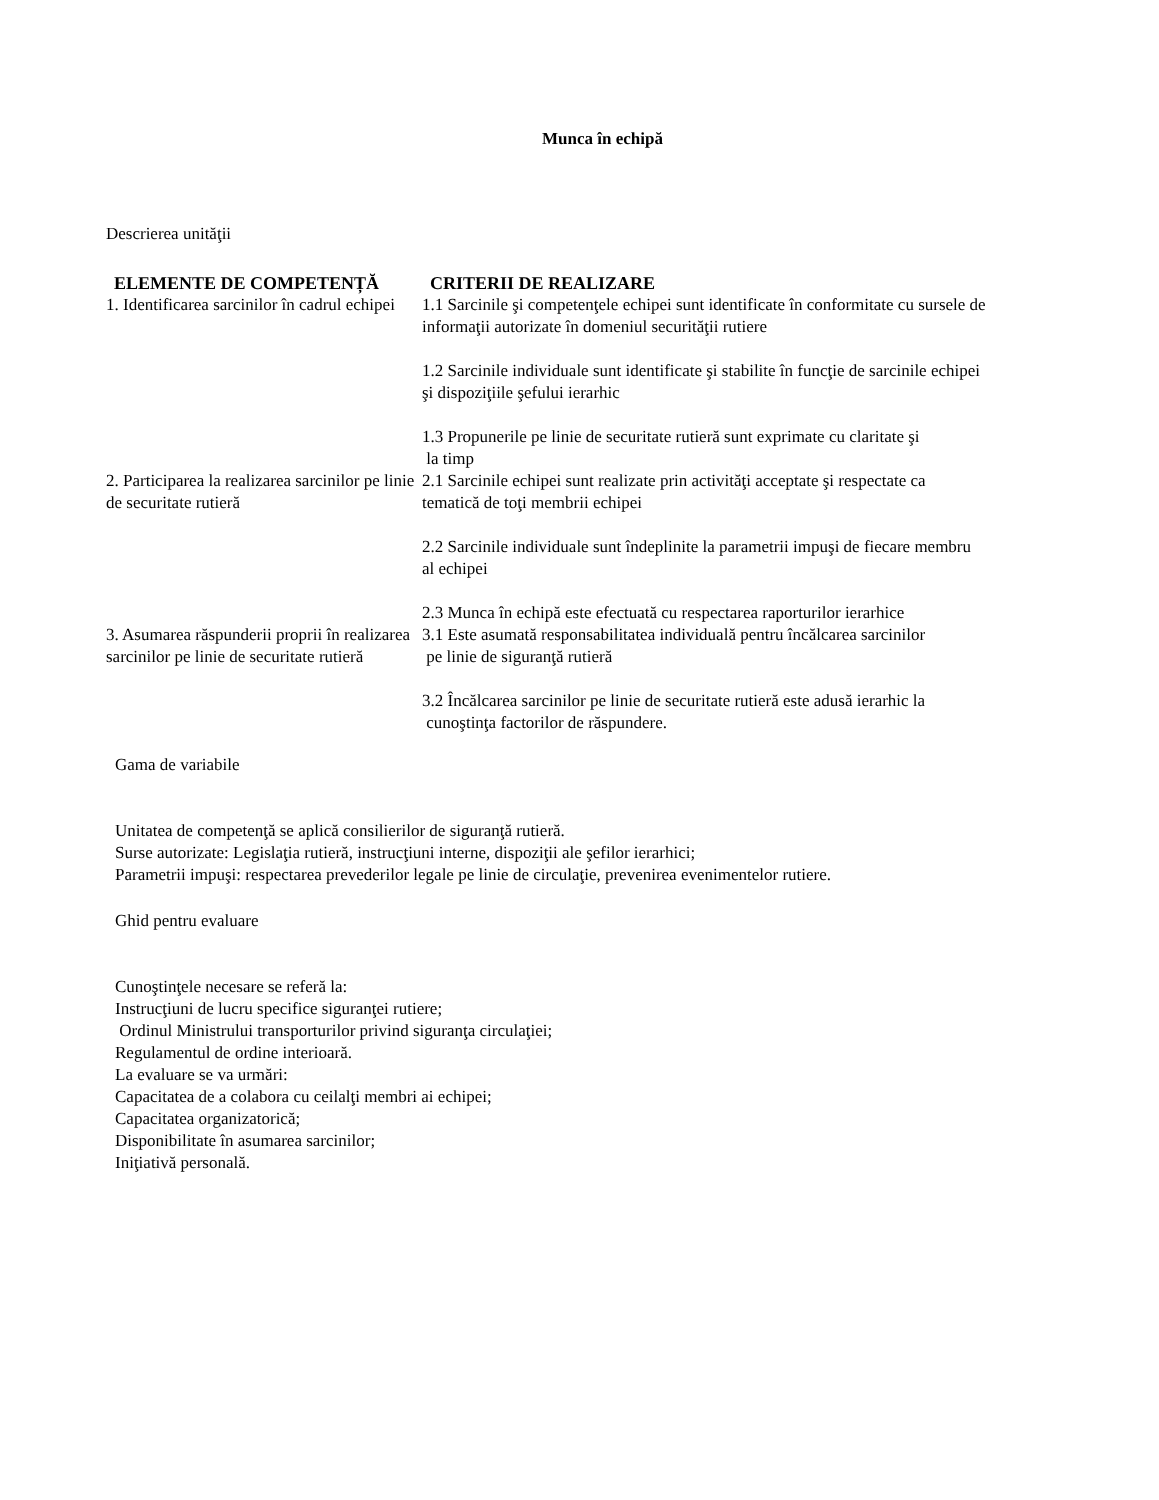Munca în echipă
Descrierea unităţii
| ELEMENTE DE COMPETENȚĂ | CRITERII DE REALIZARE |
| --- | --- |
| 1. Identificarea sarcinilor în cadrul echipei | 1.1 Sarcinile şi competenţele echipei sunt identificate în conformitate cu sursele de informaţii autorizate în domeniul securităţii rutiere 1.2 Sarcinile individuale sunt identificate şi stabilite în funcţie de sarcinile echipei şi dispoziţiile şefului ierarhic 1.3 Propunerile pe linie de securitate rutieră sunt exprimate cu claritate şi la timp |
| 2. Participarea la realizarea sarcinilor pe linie de securitate rutieră | 2.1 Sarcinile echipei sunt realizate prin activităţi acceptate şi respectate ca tematică de toţi membrii echipei 2.2 Sarcinile individuale sunt îndeplinite la parametrii impuşi de fiecare membru al echipei 2.3 Munca în echipă este efectuată cu respectarea raporturilor ierarhice |
| 3. Asumarea răspunderii proprii în realizarea sarcinilor pe linie de securitate rutieră | 3.1 Este asumată responsabilitatea individuală pentru încălcarea sarcinilor pe linie de siguranţă rutieră 3.2 Încălcarea sarcinilor pe linie de securitate rutieră este adusă ierarhic la cunoştinţa factorilor de răspundere. |
Gama de variabile
Unitatea de competenţă se aplică consilierilor de siguranţă rutieră.
Surse autorizate: Legislaţia rutieră, instrucţiuni interne, dispoziţii ale şefilor ierarhici;
Parametrii impuşi: respectarea prevederilor legale pe linie de circulaţie, prevenirea evenimentelor rutiere.
Ghid pentru evaluare
Cunoştinţele necesare se referă la:
Instrucţiuni de lucru specifice siguranţei rutiere;
Ordinul Ministrului transporturilor privind siguranţa circulaţiei;
Regulamentul de ordine interioară.
La evaluare se va urmări:
Capacitatea de a colabora cu ceilalţi membri ai echipei;
Capacitatea organizatorică;
Disponibilitate în asumarea sarcinilor;
Iniţiativă personală.